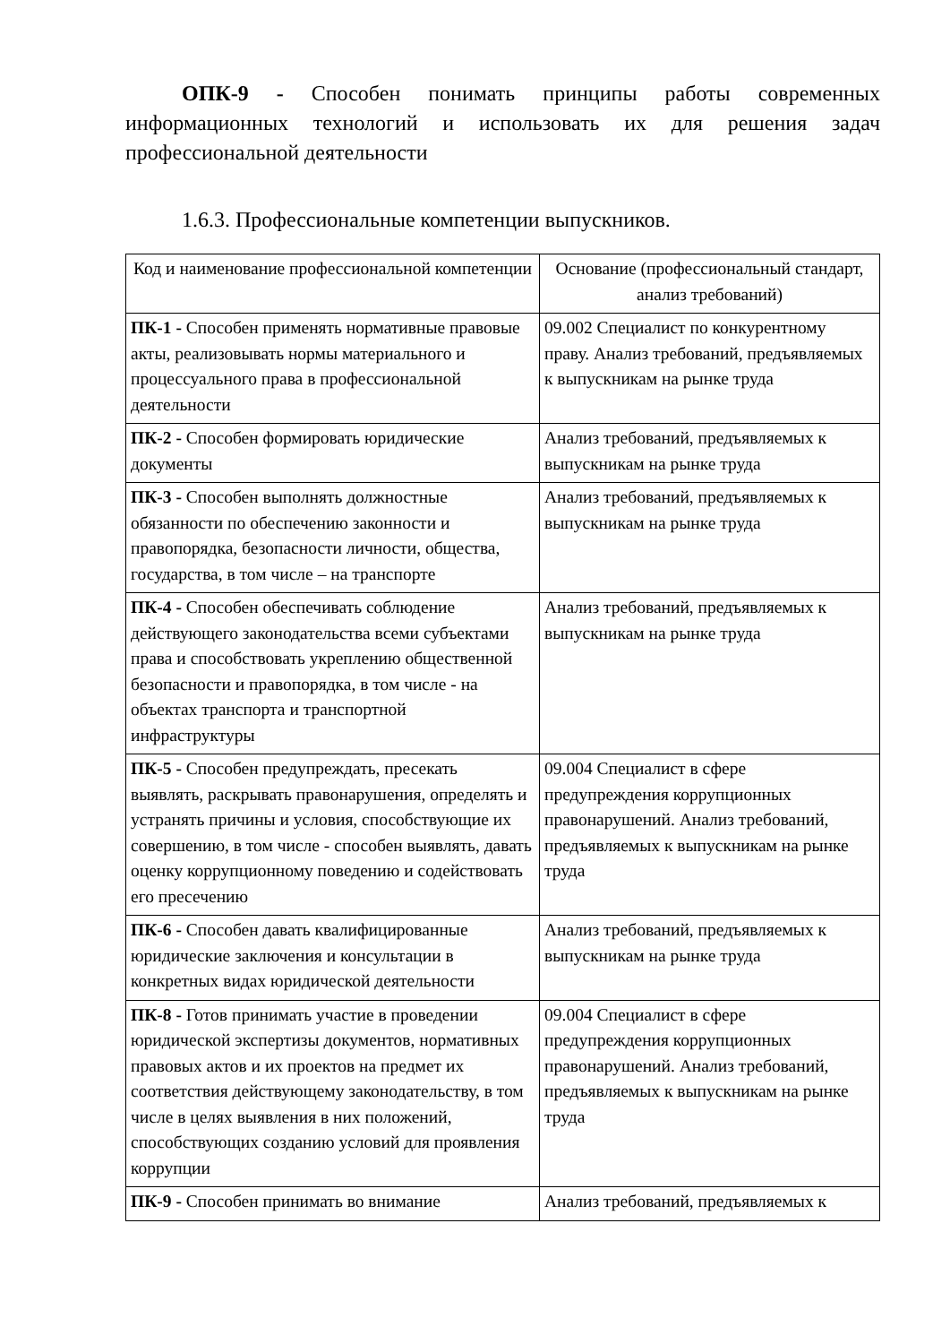ОПК-9 - Способен понимать принципы работы современных информационных технологий и использовать их для решения задач профессиональной деятельности
1.6.3. Профессиональные компетенции выпускников.
| Код и наименование профессиональной компетенции | Основание (профессиональный стандарт, анализ требований) |
| --- | --- |
| ПК-1 - Способен применять нормативные правовые акты, реализовывать нормы материального и процессуального права в профессиональной деятельности | 09.002 Специалист по конкурентному праву. Анализ требований, предъявляемых к выпускникам на рынке труда |
| ПК-2 - Способен формировать юридические документы | Анализ требований, предъявляемых к выпускникам на рынке труда |
| ПК-3 - Способен выполнять должностные обязанности по обеспечению законности и правопорядка, безопасности личности, общества, государства, в том числе – на транспорте | Анализ требований, предъявляемых к выпускникам на рынке труда |
| ПК-4 - Способен обеспечивать соблюдение действующего законодательства всеми субъектами права и способствовать укреплению общественной безопасности и правопорядка, в том числе - на объектах транспорта и транспортной инфраструктуры | Анализ требований, предъявляемых к выпускникам на рынке труда |
| ПК-5 - Способен предупреждать, пресекать выявлять, раскрывать правонарушения, определять и устранять причины и условия, способствующие их совершению, в том числе - способен выявлять, давать оценку коррупционному поведению и содействовать его пресечению | 09.004 Специалист в сфере предупреждения коррупционных правонарушений. Анализ требований, предъявляемых к выпускникам на рынке труда |
| ПК-6 - Способен давать квалифицированные юридические заключения и консультации в конкретных видах юридической деятельности | Анализ требований, предъявляемых к выпускникам на рынке труда |
| ПК-8 - Готов принимать участие в проведении юридической экспертизы документов, нормативных правовых актов и их проектов на предмет их соответствия действующему законодательству, в том числе в целях выявления в них положений, способствующих созданию условий для проявления коррупции | 09.004 Специалист в сфере предупреждения коррупционных правонарушений. Анализ требований, предъявляемых к выпускникам на рынке труда |
| ПК-9 - Способен принимать во внимание | Анализ требований, предъявляемых к |